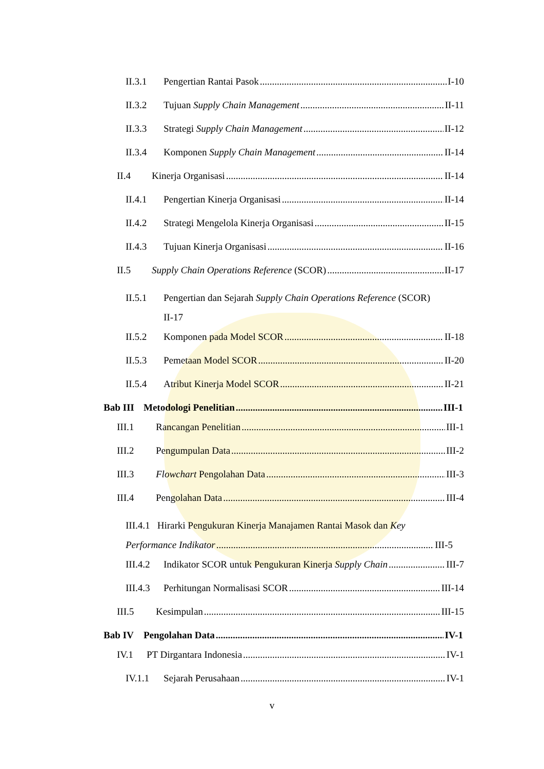II.3.1 Pengertian Rantai Pasok I-10
II.3.2 Tujuan Supply Chain Management II-11
II.3.3 Strategi Supply Chain Management II-12
II.3.4 Komponen Supply Chain Management II-14
II.4 Kinerja Organisasi II-14
II.4.1 Pengertian Kinerja Organisasi II-14
II.4.2 Strategi Mengelola Kinerja Organisasi II-15
II.4.3 Tujuan Kinerja Organisasi II-16
II.5 Supply Chain Operations Reference (SCOR) II-17
II.5.1 Pengertian dan Sejarah Supply Chain Operations Reference (SCOR)
II-17
II.5.2 Komponen pada Model SCOR II-18
II.5.3 Pemetaan Model SCOR II-20
II.5.4 Atribut Kinerja Model SCOR II-21
Bab III Metodologi Penelitian III-1
III.1 Rancangan Penelitian III-1
III.2 Pengumpulan Data III-2
III.3 Flowchart Pengolahan Data III-3
III.4 Pengolahan Data III-4
III.4.1 Hirarki Pengukuran Kinerja Manajamen Rantai Masok dan Key
Performance Indikator III-5
III.4.2 Indikator SCOR untuk Pengukuran Kinerja Supply Chain III-7
III.4.3 Perhitungan Normalisasi SCOR III-14
III.5 Kesimpulan III-15
Bab IV Pengolahan Data IV-1
IV.1 PT Dirgantara Indonesia IV-1
IV.1.1 Sejarah Perusahaan IV-1
v